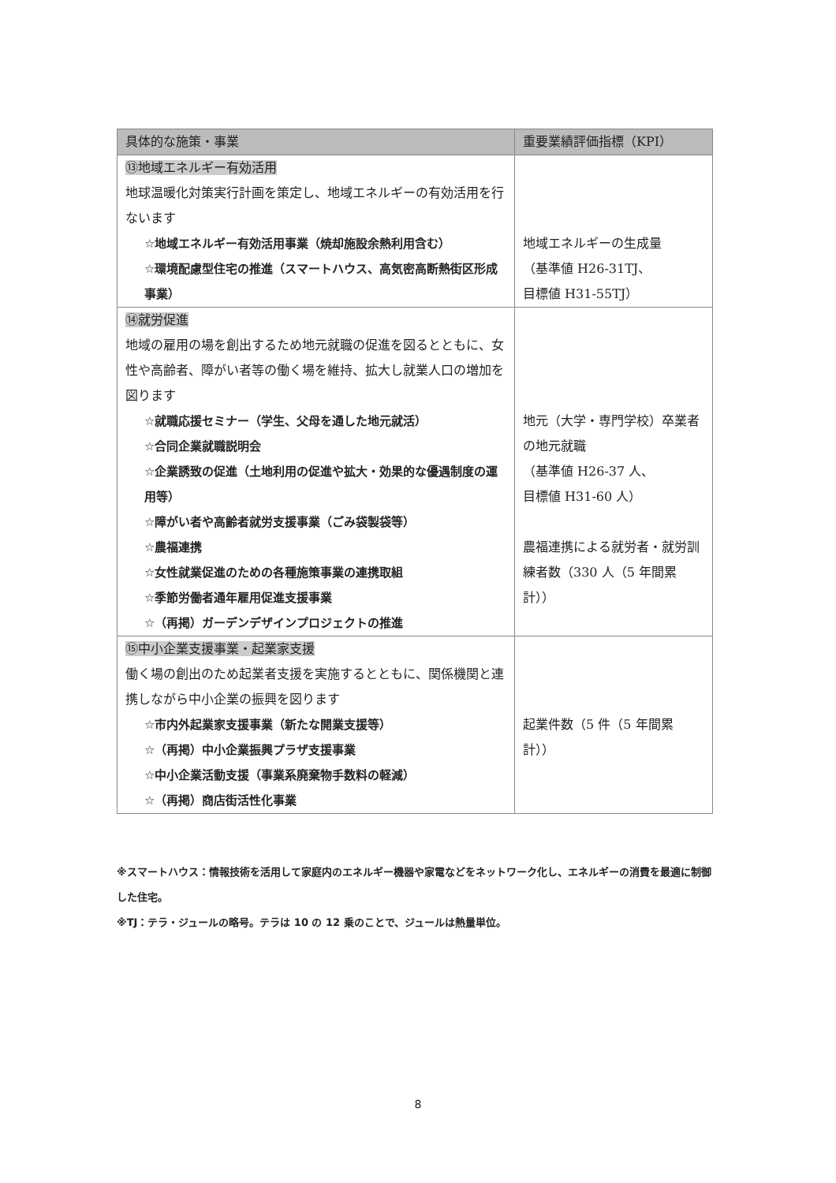| 具体的な施策・事業 | 重要業績評価指標（KPI） |
| --- | --- |
| ⑬地域エネルギー有効活用 地球温暖化対策実行計画を策定し、地域エネルギーの有効活用を行ないます ☆地域エネルギー有効活用事業（焼却施設余熱利用含む） ☆環境配慮型住宅の推進（スマートハウス、高気密高断熱街区形成事業） | 地域エネルギーの生成量 （基準値 H26-31TJ、 目標値 H31-55TJ） |
| ⑭就労促進 地域の雇用の場を創出するため地元就職の促進を図るとともに、女性や高齢者、障がい者等の働く場を維持、拡大し就業人口の増加を図ります ☆就職応援セミナー（学生、父母を通した地元就活） ☆合同企業就職説明会 ☆企業誘致の促進（土地利用の促進や拡大・効果的な優遇制度の運用等） ☆障がい者や高齢者就労支援事業（ごみ袋製袋等） ☆農福連携 ☆女性就業促進のための各種施策事業の連携取組 ☆季節労働者通年雇用促進支援事業 ☆（再掲）ガーデンデザインプロジェクトの推進 | 地元（大学・専門学校）卒業者の地元就職 （基準値 H26-37 人、 目標値 H31-60 人） 農福連携による就労者・就労訓練者数（330 人（5 年間累計）） |
| ⑮中小企業支援事業・起業家支援 働く場の創出のため起業者支援を実施するとともに、関係機関と連携しながら中小企業の振興を図ります ☆市内外起業家支援事業（新たな開業支援等） ☆（再掲）中小企業振興プラザ支援事業 ☆中小企業活動支援（事業系廃棄物手数料の軽減） ☆（再掲）商店街活性化事業 | 起業件数（5 件（5 年間累計）） |
※スマートハウス：情報技術を活用して家庭内のエネルギー機器や家電などをネットワーク化し、エネルギーの消費を最適に制御した住宅。
※TJ：テラ・ジュールの略号。テラは 10 の 12 乗のことで、ジュールは熱量単位。
8